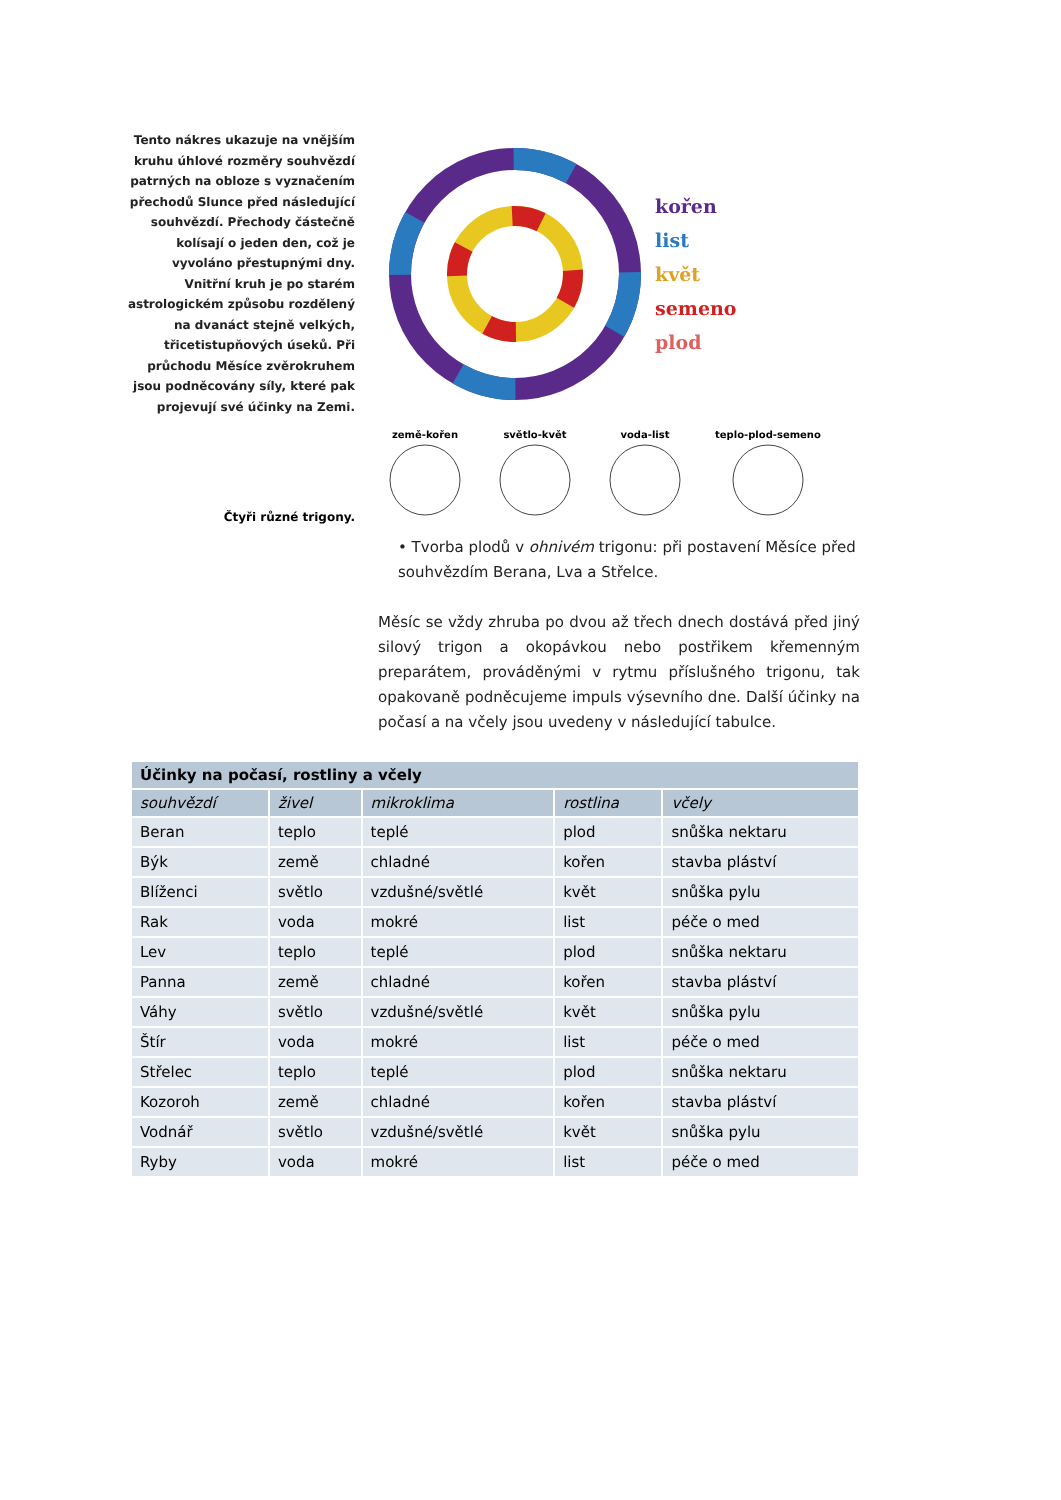Tento nákres ukazuje na vnějším kruhu úhlové rozměry souhvězdí patrných na obloze s vyznačením přechodů Slunce před následující souhvězdí. Přechody částečně kolísají o jeden den, což je vyvoláno přestupnými dny. Vnitřní kruh je po starém astrologickém způsobu rozdělený na dvanáct stejně velkých, třicetistupňových úseků. Při průchodu Měsíce zvěrokruhem jsou podněcovány síly, které pak projevují své účinky na Zemi.
kořen
list
květ
semeno
plod
země-kořen
světlo-květ
voda-list
teplo-plod-semeno
Čtyři různé trigony.
• Tvorba plodů v ohnivém trigonu: při postavení Měsíce před souhvězdím Berana, Lva a Střelce.
Měsíc se vždy zhruba po dvou až třech dnech dostává před jiný silový trigon a okopávkou nebo postřikem křemenným preparátem, prováděnými v rytmu příslušného trigonu, tak opakovaně podněcujeme impuls výsevního dne. Další účinky na počasí a na včely jsou uvedeny v následující tabulce.
| Účinky na počasí, rostliny a včely | | | | |
| --- | --- | --- | --- | --- |
| souhvězdí | živel | mikroklima | rostlina | včely |
| Beran | teplo | teplé | plod | snůška nektaru |
| Býk | země | chladné | kořen | stavba pláství |
| Blíženci | světlo | vzdušné/světlé | květ | snůška pylu |
| Rak | voda | mokré | list | péče o med |
| Lev | teplo | teplé | plod | snůška nektaru |
| Panna | země | chladné | kořen | stavba pláství |
| Váhy | světlo | vzdušné/světlé | květ | snůška pylu |
| Štír | voda | mokré | list | péče o med |
| Střelec | teplo | teplé | plod | snůška nektaru |
| Kozoroh | země | chladné | kořen | stavba pláství |
| Vodnář | světlo | vzdušné/světlé | květ | snůška pylu |
| Ryby | voda | mokré | list | péče o med |